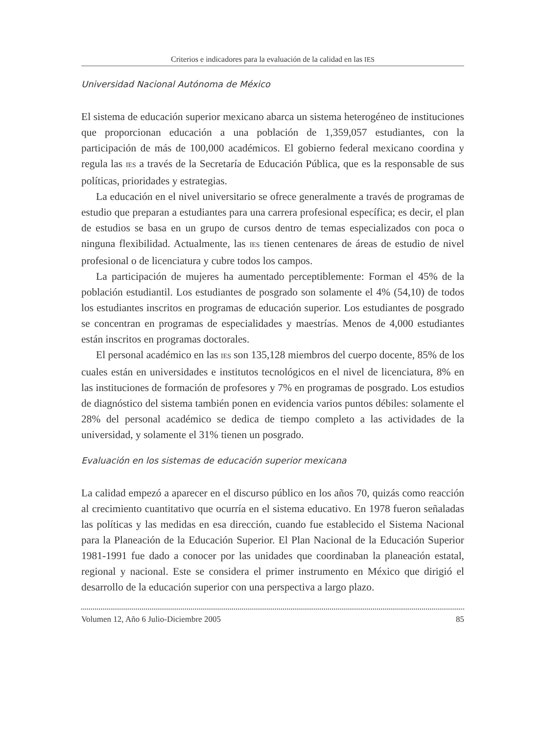Criterios e indicadores para la evaluación de la calidad en las IES
Universidad Nacional Autónoma de México
El sistema de educación superior mexicano abarca un sistema heterogéneo de instituciones que proporcionan educación a una población de 1,359,057 estudiantes, con la participación de más de 100,000 académicos. El gobierno federal mexicano coordina y regula las IES a través de la Secretaría de Educación Pública, que es la responsable de sus políticas, prioridades y estrategias.
La educación en el nivel universitario se ofrece generalmente a través de programas de estudio que preparan a estudiantes para una carrera profesional específica; es decir, el plan de estudios se basa en un grupo de cursos dentro de temas especializados con poca o ninguna flexibilidad. Actualmente, las IES tienen centenares de áreas de estudio de nivel profesional o de licenciatura y cubre todos los campos.
La participación de mujeres ha aumentado perceptiblemente: Forman el 45% de la población estudiantil. Los estudiantes de posgrado son solamente el 4% (54,10) de todos los estudiantes inscritos en programas de educación superior. Los estudiantes de posgrado se concentran en programas de especialidades y maestrías. Menos de 4,000 estudiantes están inscritos en programas doctorales.
El personal académico en las IES son 135,128 miembros del cuerpo docente, 85% de los cuales están en universidades e institutos tecnológicos en el nivel de licenciatura, 8% en las instituciones de formación de profesores y 7% en programas de posgrado. Los estudios de diagnóstico del sistema también ponen en evidencia varios puntos débiles: solamente el 28% del personal académico se dedica de tiempo completo a las actividades de la universidad, y solamente el 31% tienen un posgrado.
Evaluación en los sistemas de educación superior mexicana
La calidad empezó a aparecer en el discurso público en los años 70, quizás como reacción al crecimiento cuantitativo que ocurría en el sistema educativo. En 1978 fueron señaladas las políticas y las medidas en esa dirección, cuando fue establecido el Sistema Nacional para la Planeación de la Educación Superior. El Plan Nacional de la Educación Superior 1981-1991 fue dado a conocer por las unidades que coordinaban la planeación estatal, regional y nacional. Este se considera el primer instrumento en México que dirigió el desarrollo de la educación superior con una perspectiva a largo plazo.
Volumen 12, Año 6 Julio-Diciembre 2005 85